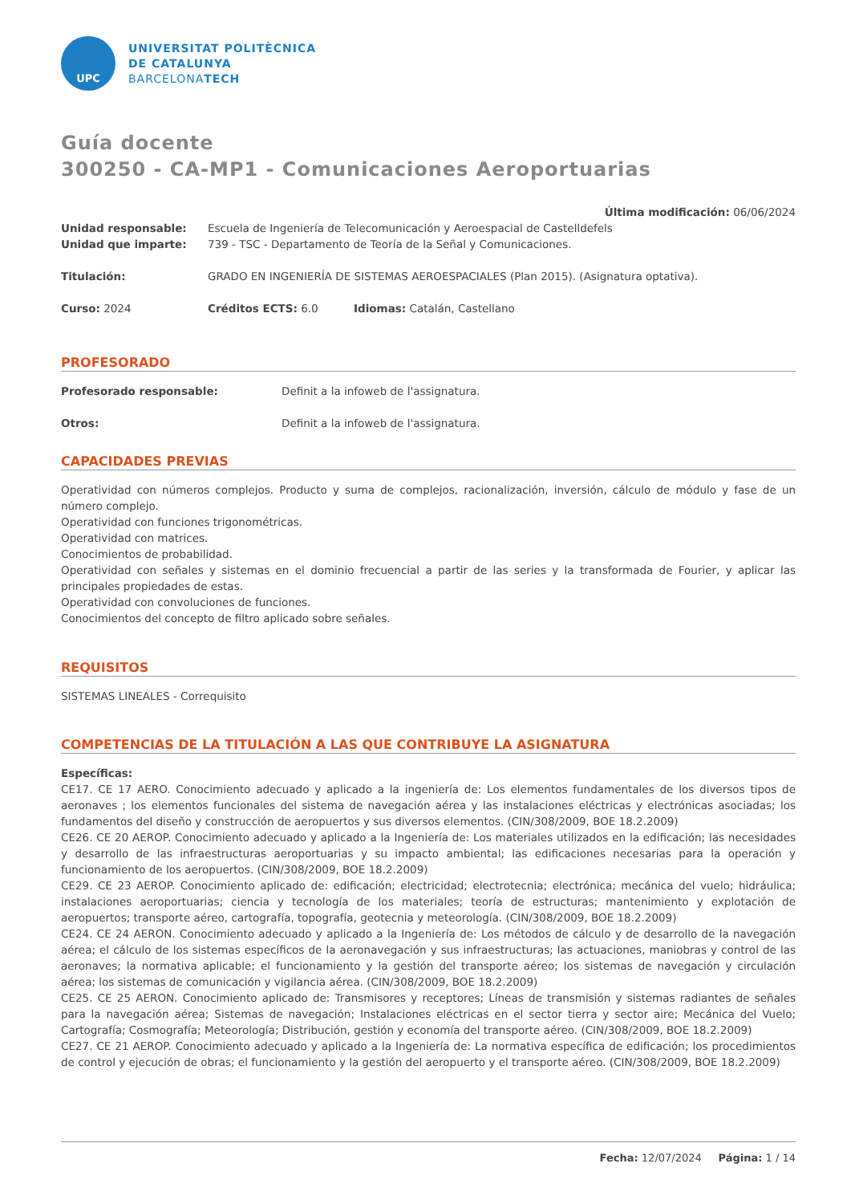UPC
UNIVERSITAT POLITÈCNICA
DE CATALUNYA
BARCELONATECH
Guía docente
300250 - CA-MP1 - Comunicaciones Aeroportuarias
Última modificación: 06/06/2024
Unidad responsable: Escuela de Ingeniería de Telecomunicación y Aeroespacial de Castelldefels
Unidad que imparte: 739 - TSC - Departamento de Teoría de la Señal y Comunicaciones.
Titulación: GRADO EN INGENIERÍA DE SISTEMAS AEROESPACIALES (Plan 2015). (Asignatura optativa).
Curso: 2024 Créditos ECTS: 6.0 Idiomas: Catalán, Castellano
PROFESORADO
Profesorado responsable: Definit a la infoweb de l'assignatura.
Otros: Definit a la infoweb de l'assignatura.
CAPACIDADES PREVIAS
Operatividad con números complejos. Producto y suma de complejos, racionalización, inversión, cálculo de módulo y fase de un número complejo.
Operatividad con funciones trigonométricas.
Operatividad con matrices.
Conocimientos de probabilidad.
Operatividad con señales y sistemas en el dominio frecuencial a partir de las series y la transformada de Fourier, y aplicar las principales propiedades de estas.
Operatividad con convoluciones de funciones.
Conocimientos del concepto de filtro aplicado sobre señales.
REQUISITOS
SISTEMAS LINEALES - Correquisito
COMPETENCIAS DE LA TITULACIÓN A LAS QUE CONTRIBUYE LA ASIGNATURA
Específicas:
CE17. CE 17 AERO. Conocimiento adecuado y aplicado a la ingeniería de: Los elementos fundamentales de los diversos tipos de aeronaves ; los elementos funcionales del sistema de navegación aérea y las instalaciones eléctricas y electrónicas asociadas; los fundamentos del diseño y construcción de aeropuertos y sus diversos elementos. (CIN/308/2009, BOE 18.2.2009)
CE26. CE 20 AEROP. Conocimiento adecuado y aplicado a la Ingeniería de: Los materiales utilizados en la edificación; las necesidades y desarrollo de las infraestructuras aeroportuarias y su impacto ambiental; las edificaciones necesarias para la operación y funcionamiento de los aeropuertos. (CIN/308/2009, BOE 18.2.2009)
CE29. CE 23 AEROP. Conocimiento aplicado de: edificación; electricidad; electrotecnia; electrónica; mecánica del vuelo; hidráulica; instalaciones aeroportuarias; ciencia y tecnología de los materiales; teoría de estructuras; mantenimiento y explotación de aeropuertos; transporte aéreo, cartografía, topografía, geotecnia y meteorología. (CIN/308/2009, BOE 18.2.2009)
CE24. CE 24 AERON. Conocimiento adecuado y aplicado a la Ingeniería de: Los métodos de cálculo y de desarrollo de la navegación aérea; el cálculo de los sistemas específicos de la aeronavegación y sus infraestructuras; las actuaciones, maniobras y control de las aeronaves; la normativa aplicable; el funcionamiento y la gestión del transporte aéreo; los sistemas de navegación y circulación aérea; los sistemas de comunicación y vigilancia aérea. (CIN/308/2009, BOE 18.2.2009)
CE25. CE 25 AERON. Conocimiento aplicado de: Transmisores y receptores; Líneas de transmisión y sistemas radiantes de señales para la navegación aérea; Sistemas de navegación; Instalaciones eléctricas en el sector tierra y sector aire; Mecánica del Vuelo; Cartografía; Cosmografía; Meteorología; Distribución, gestión y economía del transporte aéreo. (CIN/308/2009, BOE 18.2.2009)
CE27. CE 21 AEROP. Conocimiento adecuado y aplicado a la Ingeniería de: La normativa específica de edificación; los procedimientos de control y ejecución de obras; el funcionamiento y la gestión del aeropuerto y el transporte aéreo. (CIN/308/2009, BOE 18.2.2009)
Fecha: 12/07/2024 Página: 1 / 14